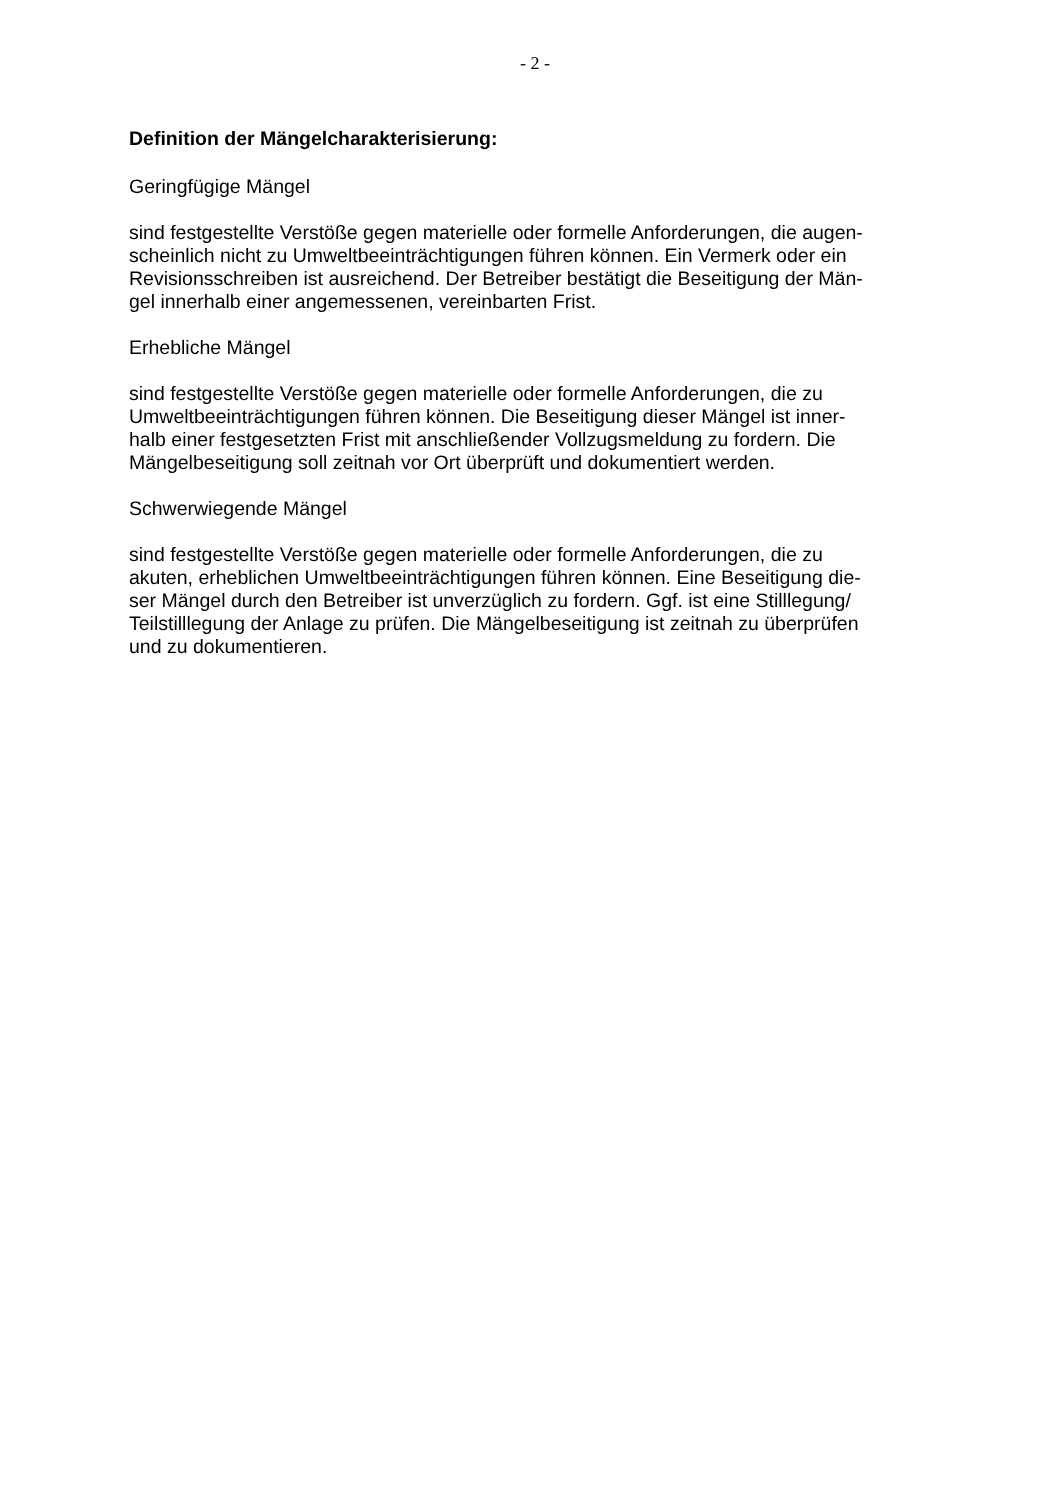- 2 -
Definition der Mängelcharakterisierung:
Geringfügige Mängel
sind festgestellte Verstöße gegen materielle oder formelle Anforderungen, die augen-
scheinlich nicht zu Umweltbeeinträchtigungen führen können. Ein Vermerk oder ein
Revisionsschreiben ist ausreichend. Der Betreiber bestätigt die Beseitigung der Män-
gel innerhalb einer angemessenen, vereinbarten Frist.
Erhebliche Mängel
sind festgestellte Verstöße gegen materielle oder formelle Anforderungen, die zu
Umweltbeeinträchtigungen führen können. Die Beseitigung dieser Mängel ist inner-
halb einer festgesetzten Frist mit anschließender Vollzugsmeldung zu fordern. Die
Mängelbeseitigung soll zeitnah vor Ort überprüft und dokumentiert werden.
Schwerwiegende Mängel
sind festgestellte Verstöße gegen materielle oder formelle Anforderungen, die zu
akuten, erheblichen Umweltbeeinträchtigungen führen können. Eine Beseitigung die-
ser Mängel durch den Betreiber ist unverzüglich zu fordern. Ggf. ist eine Stilllegung/
Teilstilllegung der Anlage zu prüfen. Die Mängelbeseitigung ist zeitnah zu überprüfen
und zu dokumentieren.